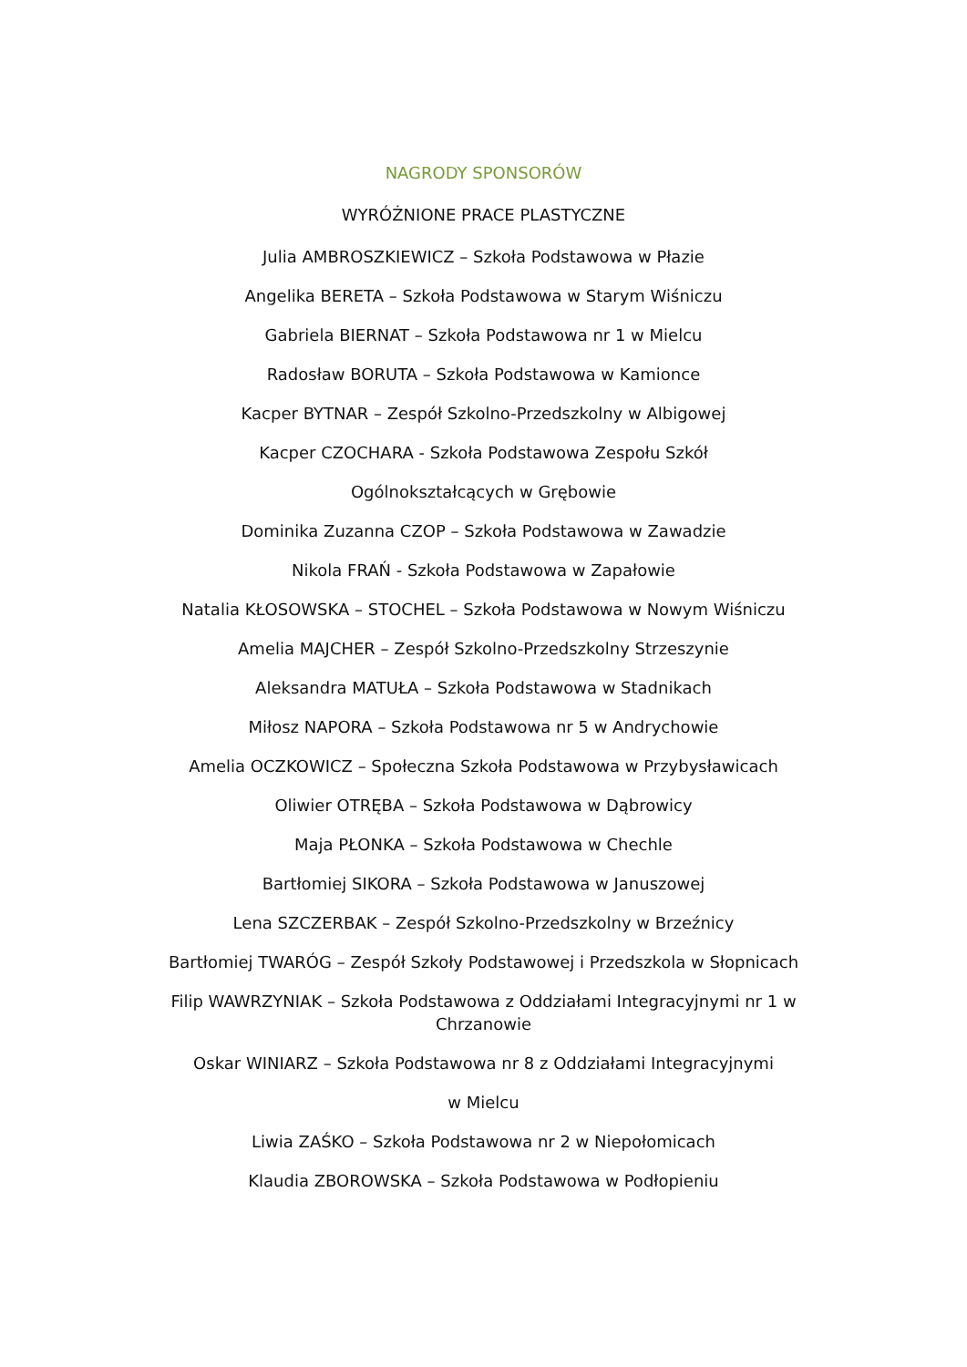NAGRODY SPONSORÓW
WYRÓŻNIONE PRACE PLASTYCZNE
Julia AMBROSZKIEWICZ – Szkoła Podstawowa w Płazie
Angelika BERETA – Szkoła Podstawowa w Starym Wiśniczu
Gabriela BIERNAT – Szkoła Podstawowa nr 1 w Mielcu
Radosław BORUTA – Szkoła Podstawowa w Kamionce
Kacper BYTNAR – Zespół Szkolno-Przedszkolny w Albigowej
Kacper CZOCHARA - Szkoła Podstawowa Zespołu Szkół
Ogólnokształcących w Grębowie
Dominika Zuzanna CZOP – Szkoła Podstawowa w Zawadzie
Nikola FRAŃ - Szkoła Podstawowa w Zapałowie
Natalia KŁOSOWSKA – STOCHEL – Szkoła Podstawowa w Nowym Wiśniczu
Amelia MAJCHER – Zespół Szkolno-Przedszkolny Strzeszynie
Aleksandra MATUŁA – Szkoła Podstawowa w Stadnikach
Miłosz NAPORA – Szkoła Podstawowa nr 5 w Andrychowie
Amelia OCZKOWICZ – Społeczna Szkoła Podstawowa w Przybysławicach
Oliwier OTRĘBA – Szkoła Podstawowa w Dąbrowicy
Maja PŁONKA – Szkoła Podstawowa w Chechle
Bartłomiej SIKORA – Szkoła Podstawowa w Januszowej
Lena SZCZERBAK – Zespół Szkolno-Przedszkolny w Brzeźnicy
Bartłomiej TWARÓG – Zespół Szkoły Podstawowej i Przedszkola w Słopnicach
Filip WAWRZYNIAK – Szkoła Podstawowa z Oddziałami Integracyjnymi nr 1 w Chrzanowie
Oskar WINIARZ – Szkoła Podstawowa nr 8 z Oddziałami Integracyjnymi
w Mielcu
Liwia ZAŚKO – Szkoła Podstawowa nr 2 w Niepołomicach
Klaudia ZBOROWSKA – Szkoła Podstawowa w Podłopieniu